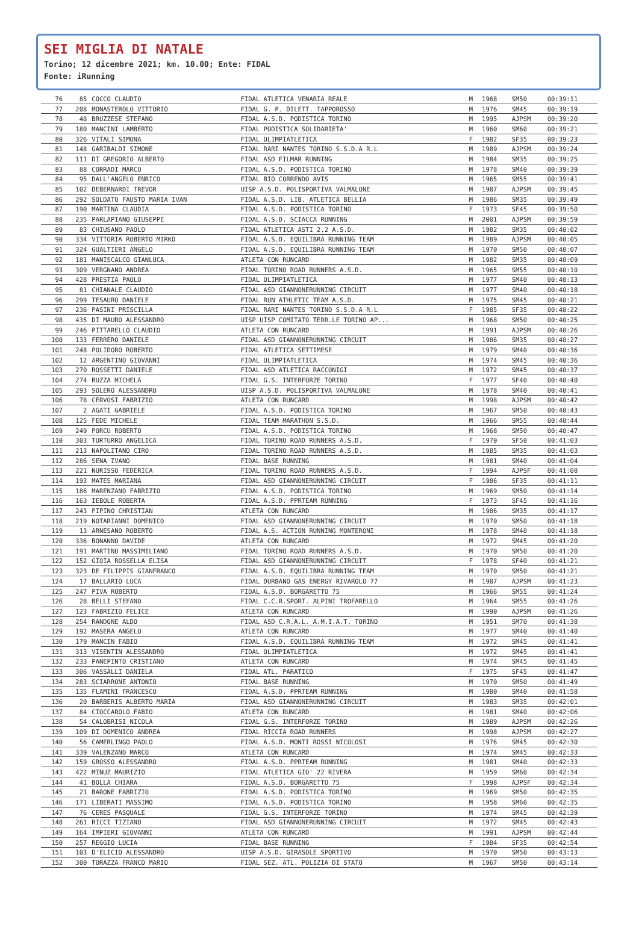SEI MIGLIA DI NATALE
Torino; 12 dicembre 2021; km. 10.00; Ente: FIDAL
Fonte: iRunning
| 76 | 85 | COCCO CLAUDIO | FIDAL ATLETICA VENARIA REALE | M | 1968 | SM50 | 00:39:11 |
| 77 | 208 | MONASTEROLO VITTORIO | FIDAL G. P. DILETT. TAPPOROSSO | M | 1976 | SM45 | 00:39:19 |
| 78 | 48 | BRUZZESE STEFANO | FIDAL A.S.D. PODISTICA TORINO | M | 1995 | AJPSM | 00:39:20 |
| 79 | 180 | MANCINI LAMBERTO | FIDAL PODISTICA SOLIDARIETA' | M | 1960 | SM60 | 00:39:21 |
| 80 | 326 | VITALI SIMONA | FIDAL OLIMPIATLETICA | F | 1982 | SF35 | 00:39:23 |
| 81 | 148 | GARIBALDI SIMONE | FIDAL RARI NANTES TORINO S.S.D.A R.L | M | 1989 | AJPSM | 00:39:24 |
| 82 | 111 | DI GREGORIO ALBERTO | FIDAL ASD FILMAR RUNNING | M | 1984 | SM35 | 00:39:25 |
| 83 | 88 | CORRADI MARCO | FIDAL A.S.D. PODISTICA TORINO | M | 1978 | SM40 | 00:39:39 |
| 84 | 95 | DALL'ANGELO ENRICO | FIDAL BIO CORRENDO AVIS | M | 1965 | SM55 | 00:39:41 |
| 85 | 102 | DEBERNARDI TREVOR | UISP A.S.D. POLISPORTIVA VALMALONE | M | 1987 | AJPSM | 00:39:45 |
| 86 | 292 | SOLDATO FAUSTO MARIA IVAN | FIDAL A.S.D. LIB. ATLETICA BELLIA | M | 1986 | SM35 | 00:39:49 |
| 87 | 190 | MARTINA CLAUDIA | FIDAL A.S.D. PODISTICA TORINO | F | 1973 | SF45 | 00:39:50 |
| 88 | 235 | PARLAPIANO GIUSEPPE | FIDAL A.S.D. SCIACCA RUNNING | M | 2001 | AJPSM | 00:39:59 |
| 89 | 83 | CHIUSANO PAOLO | FIDAL ATLETICA ASTI 2.2 A.S.D. | M | 1982 | SM35 | 00:40:02 |
| 90 | 334 | VITTORIA ROBERTO MIRKO | FIDAL A.S.D. EQUILIBRA RUNNING TEAM | M | 1989 | AJPSM | 00:40:05 |
| 91 | 324 | GUALTIERI ANGELO | FIDAL A.S.D. EQUILIBRA RUNNING TEAM | M | 1970 | SM50 | 00:40:07 |
| 92 | 181 | MANISCALCO GIANLUCA | ATLETA CON RUNCARD | M | 1982 | SM35 | 00:40:09 |
| 93 | 309 | VERGNANO ANDREA | FIDAL TORINO ROAD RUNNERS A.S.D. | M | 1965 | SM55 | 00:40:10 |
| 94 | 428 | PRESTIA PAOLO | FIDAL OLIMPIATLETICA | M | 1977 | SM40 | 00:40:13 |
| 95 | 81 | CHIANALE CLAUDIO | FIDAL ASD GIANNONERUNNING CIRCUIT | M | 1977 | SM40 | 00:40:18 |
| 96 | 299 | TESAURO DANIELE | FIDAL RUN ATHLETIC TEAM A.S.D. | M | 1975 | SM45 | 00:40:21 |
| 97 | 236 | PASINI PRISCILLA | FIDAL RARI NANTES TORINO S.S.D.A R.L | F | 1985 | SF35 | 00:40:22 |
| 98 | 435 | DI MAURO ALESSANDRO | UISP UISP COMITATO TERR.LE TORINO AP... | M | 1968 | SM50 | 00:40:25 |
| 99 | 246 | PITTARELLO CLAUDIO | ATLETA CON RUNCARD | M | 1991 | AJPSM | 00:40:26 |
| 100 | 133 | FERRERO DANIELE | FIDAL ASD GIANNONERUNNING CIRCUIT | M | 1986 | SM35 | 00:40:27 |
| 101 | 248 | POLIDORO ROBERTO | FIDAL ATLETICA SETTIMESE | M | 1979 | SM40 | 00:40:36 |
| 102 | 12 | ARGENTINO GIOVANNI | FIDAL OLIMPIATLETICA | M | 1974 | SM45 | 00:40:36 |
| 103 | 270 | ROSSETTI DANIELE | FIDAL ASD ATLETICA RACCONIGI | M | 1972 | SM45 | 00:40:37 |
| 104 | 274 | RUZZA MICHELA | FIDAL G.S. INTERFORZE TORINO | F | 1977 | SF40 | 00:40:40 |
| 105 | 293 | SOLERO ALESSANDRO | UISP A.S.D. POLISPORTIVA VALMALONE | M | 1978 | SM40 | 00:40:41 |
| 106 | 78 | CERVOSI FABRIZIO | ATLETA CON RUNCARD | M | 1998 | AJPSM | 00:40:42 |
| 107 | 2 | AGATI GABRIELE | FIDAL A.S.D. PODISTICA TORINO | M | 1967 | SM50 | 00:40:43 |
| 108 | 125 | FEDE MICHELE | FIDAL TEAM MARATHON S.S.D. | M | 1966 | SM55 | 00:40:44 |
| 109 | 249 | PORCU ROBERTO | FIDAL A.S.D. PODISTICA TORINO | M | 1968 | SM50 | 00:40:47 |
| 110 | 303 | TURTURRO ANGELICA | FIDAL TORINO ROAD RUNNERS A.S.D. | F | 1970 | SF50 | 00:41:03 |
| 111 | 213 | NAPOLITANO CIRO | FIDAL TORINO ROAD RUNNERS A.S.D. | M | 1985 | SM35 | 00:41:03 |
| 112 | 286 | SENA IVANO | FIDAL BASE RUNNING | M | 1981 | SM40 | 00:41:04 |
| 113 | 221 | NURISSO FEDERICA | FIDAL TORINO ROAD RUNNERS A.S.D. | F | 1994 | AJPSF | 00:41:08 |
| 114 | 193 | MATES MARIANA | FIDAL ASD GIANNONERUNNING CIRCUIT | F | 1986 | SF35 | 00:41:11 |
| 115 | 186 | MARENZANO FABRIZIO | FIDAL A.S.D. PODISTICA TORINO | M | 1969 | SM50 | 00:41:14 |
| 116 | 163 | IEBOLE ROBERTA | FIDAL A.S.D. PPRTEAM RUNNING | F | 1973 | SF45 | 00:41:16 |
| 117 | 243 | PIPINO CHRISTIAN | ATLETA CON RUNCARD | M | 1986 | SM35 | 00:41:17 |
| 118 | 219 | NOTARIANNI DOMENICO | FIDAL ASD GIANNONERUNNING CIRCUIT | M | 1970 | SM50 | 00:41:18 |
| 119 | 13 | ARNESANO ROBERTO | FIDAL A.S. ACTION RUNNING MONTERONI | M | 1978 | SM40 | 00:41:18 |
| 120 | 336 | BONANNO DAVIDE | ATLETA CON RUNCARD | M | 1972 | SM45 | 00:41:20 |
| 121 | 191 | MARTINO MASSIMILIANO | FIDAL TORINO ROAD RUNNERS A.S.D. | M | 1970 | SM50 | 00:41:20 |
| 122 | 152 | GIOIA ROSSELLA ELISA | FIDAL ASD GIANNONERUNNING CIRCUIT | F | 1978 | SF40 | 00:41:21 |
| 123 | 323 | DE FILIPPIS GIANFRANCO | FIDAL A.S.D. EQUILIBRA RUNNING TEAM | M | 1970 | SM50 | 00:41:21 |
| 124 | 17 | BALLARIO LUCA | FIDAL DURBANO GAS ENERGY RIVAROLO 77 | M | 1987 | AJPSM | 00:41:23 |
| 125 | 247 | PIVA ROBERTO | FIDAL A.S.D. BORGARETTO 75 | M | 1966 | SM55 | 00:41:24 |
| 126 | 28 | BELLI STEFANO | FIDAL C.C.R.SPORT. ALPINI TROFARELLO | M | 1964 | SM55 | 00:41:26 |
| 127 | 123 | FABRIZIO FELICE | ATLETA CON RUNCARD | M | 1990 | AJPSM | 00:41:26 |
| 128 | 254 | RANDONE ALDO | FIDAL ASD C.R.A.L. A.M.I.A.T. TORINO | M | 1951 | SM70 | 00:41:38 |
| 129 | 192 | MASERA ANGELO | ATLETA CON RUNCARD | M | 1977 | SM40 | 00:41:40 |
| 130 | 179 | MANCIN FABIO | FIDAL A.S.D. EQUILIBRA RUNNING TEAM | M | 1972 | SM45 | 00:41:41 |
| 131 | 313 | VISENTIN ALESSANDRO | FIDAL OLIMPIATLETICA | M | 1972 | SM45 | 00:41:41 |
| 132 | 233 | PANEPINTO CRISTIANO | ATLETA CON RUNCARD | M | 1974 | SM45 | 00:41:45 |
| 133 | 306 | VASSALLI DANIELA | FIDAL ATL. PARATICO | F | 1975 | SF45 | 00:41:47 |
| 134 | 283 | SCIARRONE ANTONIO | FIDAL BASE RUNNING | M | 1970 | SM50 | 00:41:49 |
| 135 | 135 | FLAMINI FRANCESCO | FIDAL A.S.D. PPRTEAM RUNNING | M | 1980 | SM40 | 00:41:58 |
| 136 | 20 | BARBERIS ALBERTO MARIA | FIDAL ASD GIANNONERUNNING CIRCUIT | M | 1983 | SM35 | 00:42:01 |
| 137 | 84 | CIOCCAROLO FABIO | ATLETA CON RUNCARD | M | 1981 | SM40 | 00:42:06 |
| 138 | 54 | CALOBRISI NICOLA | FIDAL G.S. INTERFORZE TORINO | M | 1989 | AJPSM | 00:42:26 |
| 139 | 109 | DI DOMENICO ANDREA | FIDAL RICCIA ROAD RUNNERS | M | 1998 | AJPSM | 00:42:27 |
| 140 | 56 | CAMERLINGO PAOLO | FIDAL A.S.D. MONTI ROSSI NICOLOSI | M | 1976 | SM45 | 00:42:30 |
| 141 | 339 | VALENZANO MARCO | ATLETA CON RUNCARD | M | 1974 | SM45 | 00:42:33 |
| 142 | 159 | GROSSO ALESSANDRO | FIDAL A.S.D. PPRTEAM RUNNING | M | 1981 | SM40 | 00:42:33 |
| 143 | 422 | MINUZ MAURIZIO | FIDAL ATLETICA GIO' 22 RIVERA | M | 1959 | SM60 | 00:42:34 |
| 144 | 41 | BOLLA CHIARA | FIDAL A.S.D. BORGARETTO 75 | F | 1998 | AJPSF | 00:42:34 |
| 145 | 21 | BARONE FABRIZIO | FIDAL A.S.D. PODISTICA TORINO | M | 1969 | SM50 | 00:42:35 |
| 146 | 171 | LIBERATI MASSIMO | FIDAL A.S.D. PODISTICA TORINO | M | 1958 | SM60 | 00:42:35 |
| 147 | 76 | CERES PASQUALE | FIDAL G.S. INTERFORZE TORINO | M | 1974 | SM45 | 00:42:39 |
| 148 | 261 | RICCI TIZIANO | FIDAL ASD GIANNONERUNNING CIRCUIT | M | 1972 | SM45 | 00:42:43 |
| 149 | 164 | IMPIERI GIOVANNI | ATLETA CON RUNCARD | M | 1991 | AJPSM | 00:42:44 |
| 150 | 257 | REGGIO LUCIA | FIDAL BASE RUNNING | F | 1984 | SF35 | 00:42:54 |
| 151 | 103 | D'ELICIO ALESSANDRO | UISP A.S.D. GIRASOLE SPORTIVO | M | 1970 | SM50 | 00:43:13 |
| 152 | 300 | TORAZZA FRANCO MARIO | FIDAL SEZ. ATL. POLIZIA DI STATO | M | 1967 | SM50 | 00:43:14 |